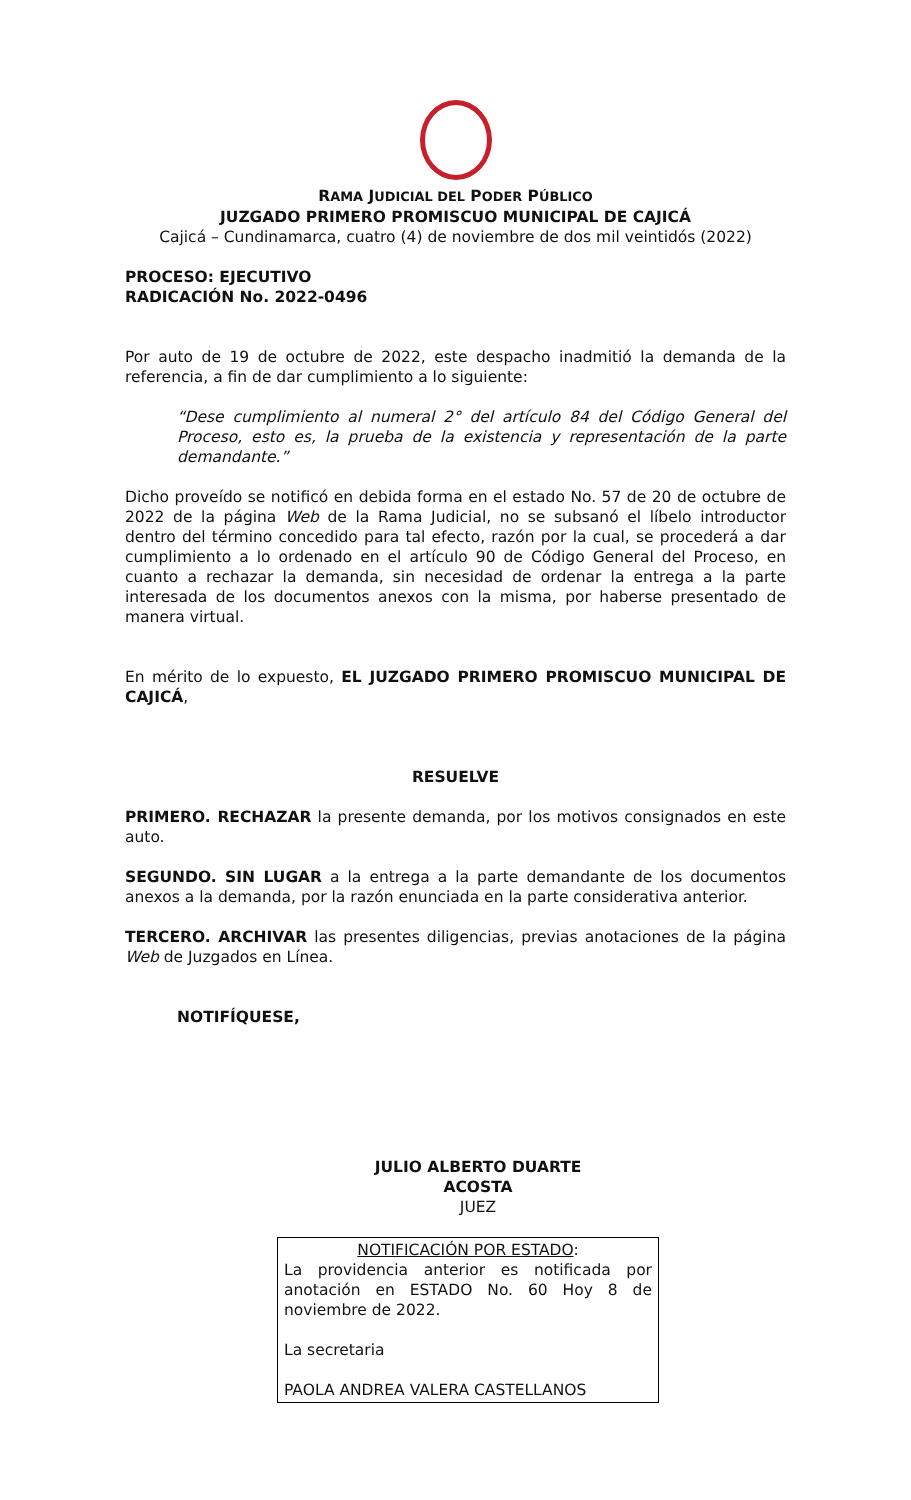RAMA JUDICIAL DEL PODER PÚBLICO
JUZGADO PRIMERO PROMISCUO MUNICIPAL DE CAJICÁ
Cajicá – Cundinamarca, cuatro (4) de noviembre de dos mil veintidós (2022)
PROCESO: EJECUTIVO
RADICACIÓN No. 2022-0496
Por auto de 19 de octubre de 2022, este despacho inadmitió la demanda de la referencia, a fin de dar cumplimiento a lo siguiente:
“Dese cumplimiento al numeral 2° del artículo 84 del Código General del Proceso, esto es, la prueba de la existencia y representación de la parte demandante.”
Dicho proveído se notificó en debida forma en el estado No. 57 de 20 de octubre de 2022 de la página Web de la Rama Judicial, no se subsanó el líbelo introductor dentro del término concedido para tal efecto, razón por la cual, se procederá a dar cumplimiento a lo ordenado en el artículo 90 de Código General del Proceso, en cuanto a rechazar la demanda, sin necesidad de ordenar la entrega a la parte interesada de los documentos anexos con la misma, por haberse presentado de manera virtual.
En mérito de lo expuesto, EL JUZGADO PRIMERO PROMISCUO MUNICIPAL DE CAJICÁ,
RESUELVE
PRIMERO. RECHAZAR la presente demanda, por los motivos consignados en este auto.
SEGUNDO. SIN LUGAR a la entrega a la parte demandante de los documentos anexos a la demanda, por la razón enunciada en la parte considerativa anterior.
TERCERO. ARCHIVAR las presentes diligencias, previas anotaciones de la página Web de Juzgados en Línea.
NOTIFÍQUESE,
JULIO ALBERTO DUARTE ACOSTA
JUEZ
NOTIFICACIÓN POR ESTADO:
La providencia anterior es notificada por anotación en ESTADO No. 60 Hoy 8 de noviembre de 2022.
La secretaria
PAOLA ANDREA VALERA CASTELLANOS